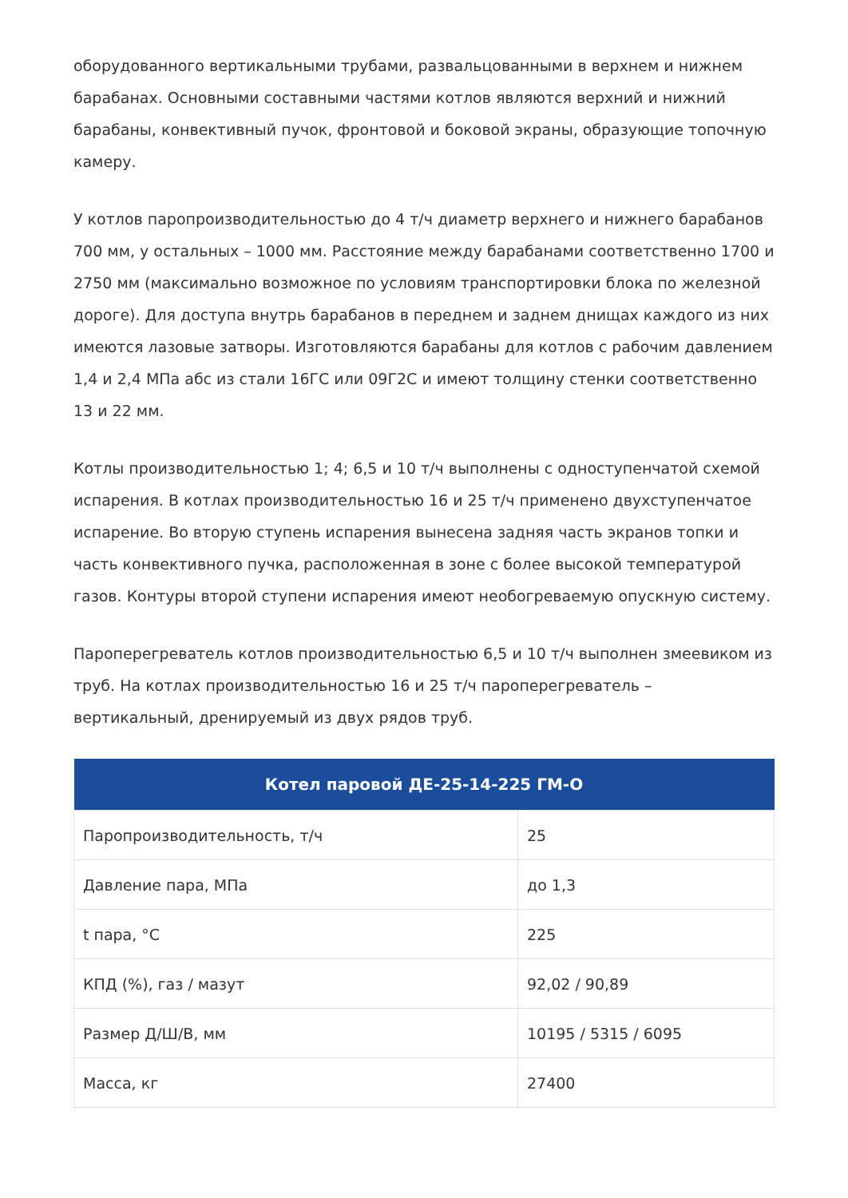оборудованного вертикальными трубами, развальцованными в верхнем и нижнем барабанах. Основными составными частями котлов являются верхний и нижний барабаны, конвективный пучок, фронтовой и боковой экраны, образующие топочную камеру.
У котлов паропроизводительностью до 4 т/ч диаметр верхнего и нижнего барабанов 700 мм, у остальных – 1000 мм. Расстояние между барабанами соответственно 1700 и 2750 мм (максимально возможное по условиям транспортировки блока по железной дороге). Для доступа внутрь барабанов в переднем и заднем днищах каждого из них имеются лазовые затворы. Изготовляются барабаны для котлов с рабочим давлением 1,4 и 2,4 МПа абс из стали 16ГС или 09Г2С и имеют толщину стенки соответственно 13 и 22 мм.
Котлы производительностью 1; 4; 6,5 и 10 т/ч выполнены с одноступенчатой схемой испарения. В котлах производительностью 16 и 25 т/ч применено двухступенчатое испарение. Во вторую ступень испарения вынесена задняя часть экранов топки и часть конвективного пучка, расположенная в зоне с более высокой температурой газов. Контуры второй ступени испарения имеют необогреваемую опускную систему.
Пароперегреватель котлов производительностью 6,5 и 10 т/ч выполнен змеевиком из труб. На котлах производительностью 16 и 25 т/ч пароперегреватель – вертикальный, дренируемый из двух рядов труб.
| Котел паровой ДЕ-25-14-225 ГМ-О | |
| --- | --- |
| Паропроизводительность, т/ч | 25 |
| Давление пара, МПа | до 1,3 |
| t пара, °С | 225 |
| КПД (%), газ / мазут | 92,02 / 90,89 |
| Размер Д/Ш/В, мм | 10195 / 5315 / 6095 |
| Масса, кг | 27400 |